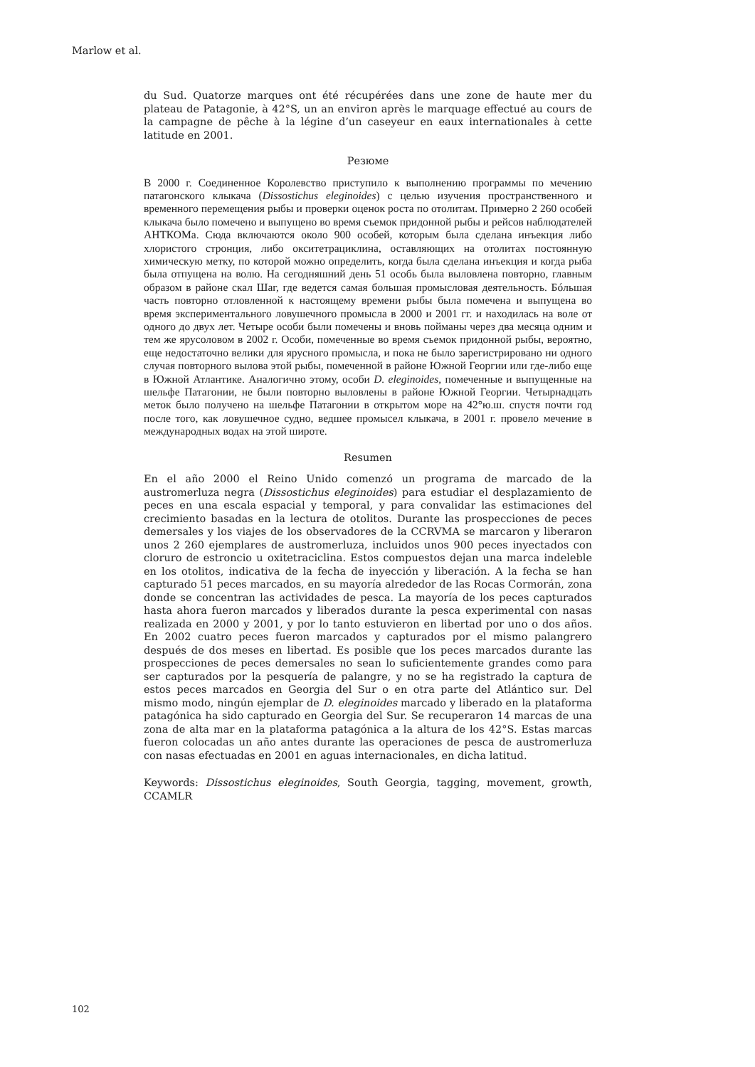Marlow et al.
du Sud. Quatorze marques ont été récupérées dans une zone de haute mer du plateau de Patagonie, à 42°S, un an environ après le marquage effectué au cours de la campagne de pêche à la légine d’un caseyeur en eaux internationales à cette latitude en 2001.
Резюме
В 2000 г. Соединенное Королевство приступило к выполнению программы по мечению патагонского клыкача (Dissostichus eleginoides) с целью изучения пространственного и временного перемещения рыбы и проверки оценок роста по отолитам. Примерно 2 260 особей клыкача было помечено и выпущено во время съемок придонной рыбы и рейсов наблюдателей АНТКОМа. Сюда включаются около 900 особей, которым была сделана инъекция либо хлористого стронция, либо окситетрациклина, оставляющих на отолитах постоянную химическую метку, по которой можно определить, когда была сделана инъекция и когда рыба была отпущена на волю. На сегодняшний день 51 особь была выловлена повторно, главным образом в районе скал Шаг, где ведется самая большая промысловая деятельность. Бóльшая часть повторно отловленной к настоящему времени рыбы была помечена и выпущена во время экспериментального ловушечного промысла в 2000 и 2001 гг. и находилась на воле от одного до двух лет. Четыре особи были помечены и вновь пойманы через два месяца одним и тем же ярусоловом в 2002 г. Особи, помеченные во время съемок придонной рыбы, вероятно, еще недостаточно велики для ярусного промысла, и пока не было зарегистрировано ни одного случая повторного вылова этой рыбы, помеченной в районе Южной Георгии или где-либо еще в Южной Атлантике. Аналогично этому, особи D. eleginoides, помеченные и выпущенные на шельфе Патагонии, не были повторно выловлены в районе Южной Георгии. Четырнадцать меток было получено на шельфе Патагонии в открытом море на 42°ю.ш. спустя почти год после того, как ловушечное судно, ведшее промысел клыкача, в 2001 г. провело мечение в международных водах на этой широте.
Resumen
En el año 2000 el Reino Unido comenzó un programa de marcado de la austromerluza negra (Dissostichus eleginoides) para estudiar el desplazamiento de peces en una escala espacial y temporal, y para convalidar las estimaciones del crecimiento basadas en la lectura de otolitos. Durante las prospecciones de peces demersales y los viajes de los observadores de la CCRVMA se marcaron y liberaron unos 2 260 ejemplares de austromerluza, incluidos unos 900 peces inyectados con cloruro de estroncio u oxitetraciclina. Estos compuestos dejan una marca indeleble en los otolitos, indicativa de la fecha de inyección y liberación. A la fecha se han capturado 51 peces marcados, en su mayoría alrededor de las Rocas Cormorán, zona donde se concentran las actividades de pesca. La mayoría de los peces capturados hasta ahora fueron marcados y liberados durante la pesca experimental con nasas realizada en 2000 y 2001, y por lo tanto estuvieron en libertad por uno o dos años. En 2002 cuatro peces fueron marcados y capturados por el mismo palangrero después de dos meses en libertad. Es posible que los peces marcados durante las prospecciones de peces demersales no sean lo suficientemente grandes como para ser capturados por la pesquería de palangre, y no se ha registrado la captura de estos peces marcados en Georgia del Sur o en otra parte del Atlántico sur. Del mismo modo, ningún ejemplar de D. eleginoides marcado y liberado en la plataforma patagónica ha sido capturado en Georgia del Sur. Se recuperaron 14 marcas de una zona de alta mar en la plataforma patagónica a la altura de los 42°S. Estas marcas fueron colocadas un año antes durante las operaciones de pesca de austromerluza con nasas efectuadas en 2001 en aguas internacionales, en dicha latitud.
Keywords: Dissostichus eleginoides, South Georgia, tagging, movement, growth, CCAMLR
102